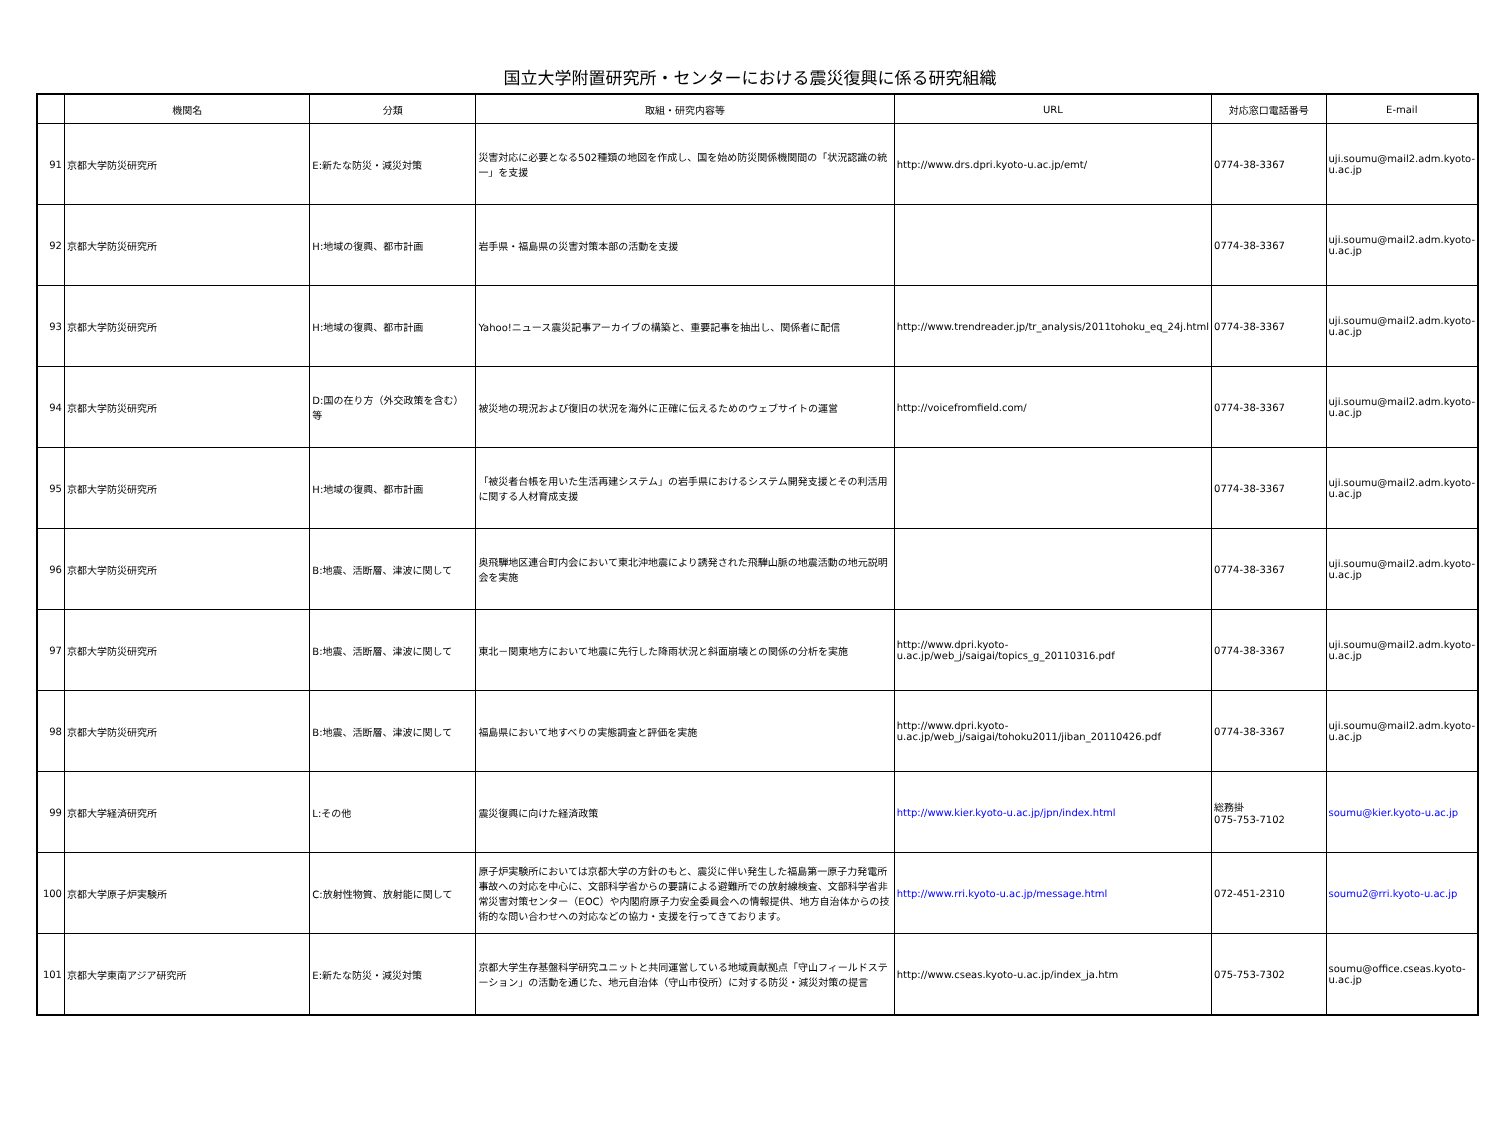国立大学附置研究所・センターにおける震災復興に係る研究組織
| | 機関名 | 分類 | 取組・研究内容等 | URL | 対応窓口電話番号 | E-mail |
| --- | --- | --- | --- | --- | --- | --- |
| 91 | 京都大学防災研究所 | E:新たな防災・減災対策 | 災害対応に必要となる502種類の地図を作成し、国を始め防災関係機関間の「状況認識の統一」を支援 | http://www.drs.dpri.kyoto-u.ac.jp/emt/ | 0774-38-3367 | uji.soumu@mail2.adm.kyoto-u.ac.jp |
| 92 | 京都大学防災研究所 | H:地域の復興、都市計画 | 岩手県・福島県の災害対策本部の活動を支援 | | 0774-38-3367 | uji.soumu@mail2.adm.kyoto-u.ac.jp |
| 93 | 京都大学防災研究所 | H:地域の復興、都市計画 | Yahoo!ニュース震災記事アーカイブの構築と、重要記事を抽出し、関係者に配信 | http://www.trendreader.jp/tr_analysis/2011tohoku_eq_24j.html | 0774-38-3367 | uji.soumu@mail2.adm.kyoto-u.ac.jp |
| 94 | 京都大学防災研究所 | D:国の在り方（外交政策を含む）等 | 被災地の現況および復旧の状況を海外に正確に伝えるためのウェブサイトの運営 | http://voicefromfield.com/ | 0774-38-3367 | uji.soumu@mail2.adm.kyoto-u.ac.jp |
| 95 | 京都大学防災研究所 | H:地域の復興、都市計画 | 「被災者台帳を用いた生活再建システム」の岩手県におけるシステム開発支援とその利活用に関する人材育成支援 | | 0774-38-3367 | uji.soumu@mail2.adm.kyoto-u.ac.jp |
| 96 | 京都大学防災研究所 | B:地震、活断層、津波に関して | 奥飛騨地区連合町内会において東北沖地震により誘発された飛騨山脈の地震活動の地元説明会を実施 | | 0774-38-3367 | uji.soumu@mail2.adm.kyoto-u.ac.jp |
| 97 | 京都大学防災研究所 | B:地震、活断層、津波に関して | 東北－関東地方において地震に先行した降雨状況と斜面崩壊との関係の分析を実施 | http://www.dpri.kyoto-u.ac.jp/web_j/saigai/topics_g_20110316.pdf | 0774-38-3367 | uji.soumu@mail2.adm.kyoto-u.ac.jp |
| 98 | 京都大学防災研究所 | B:地震、活断層、津波に関して | 福島県において地すべりの実態調査と評価を実施 | http://www.dpri.kyoto-u.ac.jp/web_j/saigai/tohoku2011/jiban_20110426.pdf | 0774-38-3367 | uji.soumu@mail2.adm.kyoto-u.ac.jp |
| 99 | 京都大学経済研究所 | L:その他 | 震災復興に向けた経済政策 | http://www.kier.kyoto-u.ac.jp/jpn/index.html | 総務掛 075-753-7102 | soumu@kier.kyoto-u.ac.jp |
| 100 | 京都大学原子炉実験所 | C:放射性物質、放射能に関して | 原子炉実験所においては京都大学の方針のもと、震災に伴い発生した福島第一原子力発電所事故への対応を中心に、文部科学省からの要請による避難所での放射線検査、文部科学省非常災害対策センター（EOC）や内閣府原子力安全委員会への情報提供、地方自治体からの技術的な問い合わせへの対応などの協力・支援を行ってきております。 | http://www.rri.kyoto-u.ac.jp/message.html | 072-451-2310 | soumu2@rri.kyoto-u.ac.jp |
| 101 | 京都大学東南アジア研究所 | E:新たな防災・減災対策 | 京都大学生存基盤科学研究ユニットと共同運営している地域貢献拠点「守山フィールドステーション」の活動を通じた、地元自治体（守山市役所）に対する防災・減災対策の提言 | http://www.cseas.kyoto-u.ac.jp/index_ja.htm | 075-753-7302 | soumu@office.cseas.kyoto-u.ac.jp |